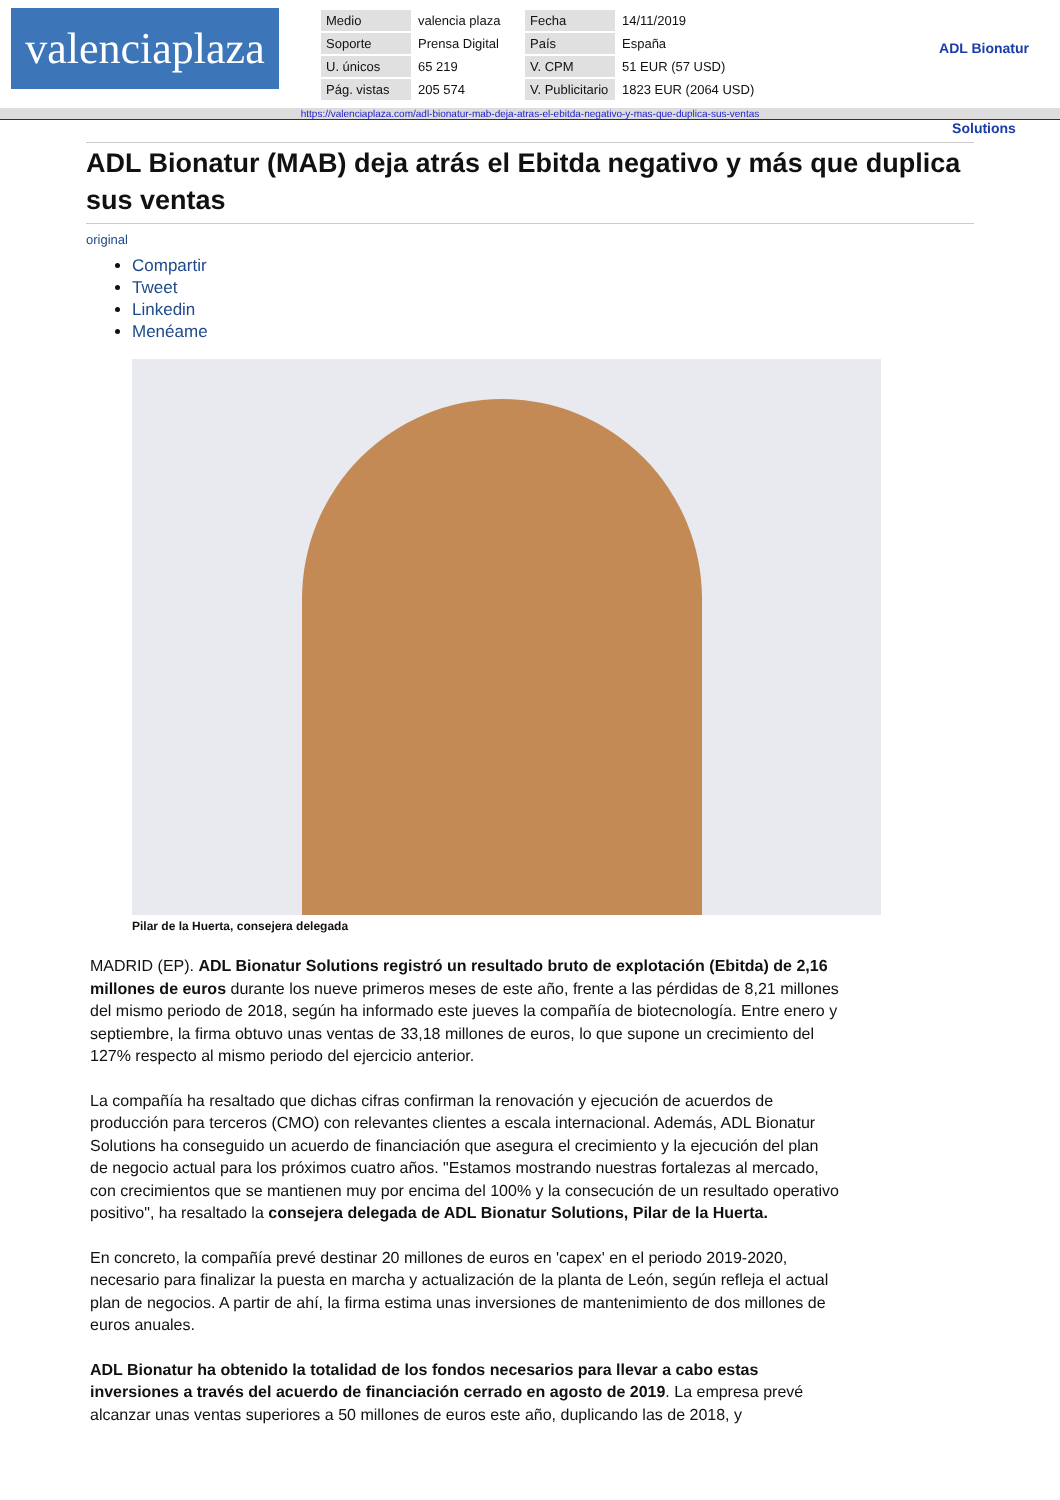valenciaplaza
| Medio | valencia plaza | Fecha | 14/11/2019 |
| Soporte | Prensa Digital | País | España |
| U. únicos | 65 219 | V. CPM | 51 EUR (57 USD) |
| Pág. vistas | 205 574 | V. Publicitario | 1823 EUR (2064 USD) |
ADL Bionatur Solutions
https://valenciaplaza.com/adl-bionatur-mab-deja-atras-el-ebitda-negativo-y-mas-que-duplica-sus-ventas
ADL Bionatur (MAB) deja atrás el Ebitda negativo y más que duplica sus ventas
original
Compartir
Tweet
Linkedin
Menéame
Pilar de la Huerta, consejera delegada
MADRID (EP). ADL Bionatur Solutions registró un resultado bruto de explotación (Ebitda) de 2,16 millones de euros durante los nueve primeros meses de este año, frente a las pérdidas de 8,21 millones del mismo periodo de 2018, según ha informado este jueves la compañía de biotecnología. Entre enero y septiembre, la firma obtuvo unas ventas de 33,18 millones de euros, lo que supone un crecimiento del 127% respecto al mismo periodo del ejercicio anterior.
La compañía ha resaltado que dichas cifras confirman la renovación y ejecución de acuerdos de producción para terceros (CMO) con relevantes clientes a escala internacional. Además, ADL Bionatur Solutions ha conseguido un acuerdo de financiación que asegura el crecimiento y la ejecución del plan de negocio actual para los próximos cuatro años. "Estamos mostrando nuestras fortalezas al mercado, con crecimientos que se mantienen muy por encima del 100% y la consecución de un resultado operativo positivo", ha resaltado la consejera delegada de ADL Bionatur Solutions, Pilar de la Huerta.
En concreto, la compañía prevé destinar 20 millones de euros en 'capex' en el periodo 2019-2020, necesario para finalizar la puesta en marcha y actualización de la planta de León, según refleja el actual plan de negocios. A partir de ahí, la firma estima unas inversiones de mantenimiento de dos millones de euros anuales.
ADL Bionatur ha obtenido la totalidad de los fondos necesarios para llevar a cabo estas inversiones a través del acuerdo de financiación cerrado en agosto de 2019. La empresa prevé alcanzar unas ventas superiores a 50 millones de euros este año, duplicando las de 2018, y